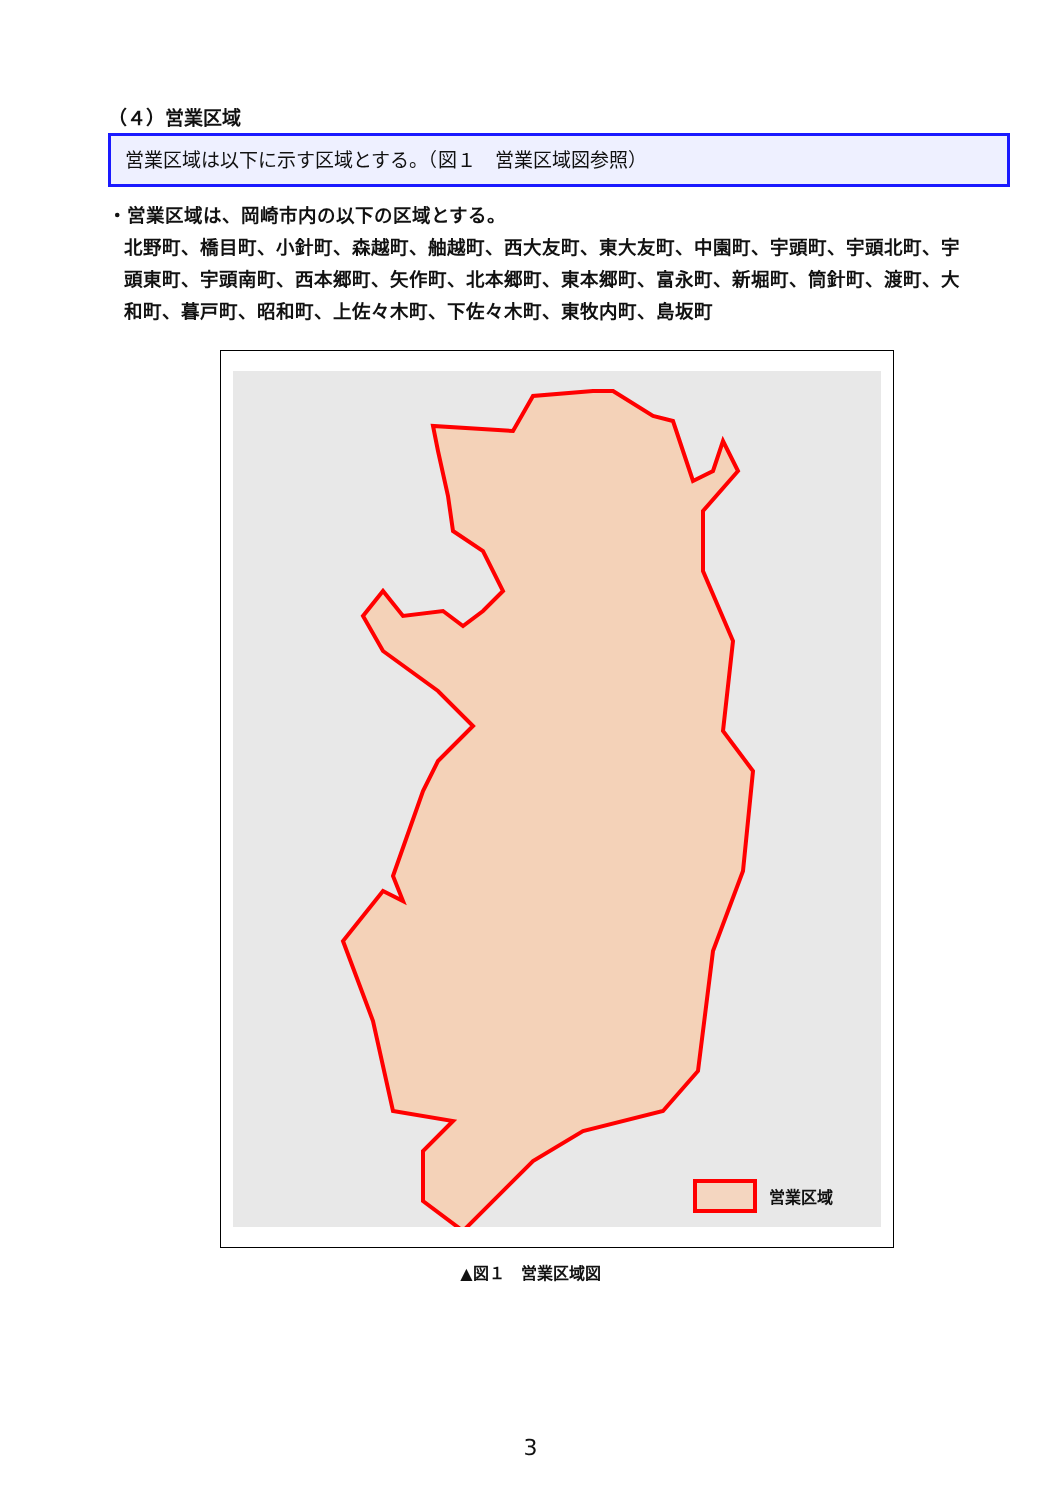（４）営業区域
営業区域は以下に示す区域とする。（図１　営業区域図参照）
・営業区域は、岡崎市内の以下の区域とする。
北野町、橋目町、小針町、森越町、舳越町、西大友町、東大友町、中園町、宇頭町、宇頭北町、宇頭東町、宇頭南町、西本郷町、矢作町、北本郷町、東本郷町、富永町、新堀町、筒針町、渡町、大和町、暮戸町、昭和町、上佐々木町、下佐々木町、東牧内町、島坂町
営業区域
▲図１　営業区域図
3